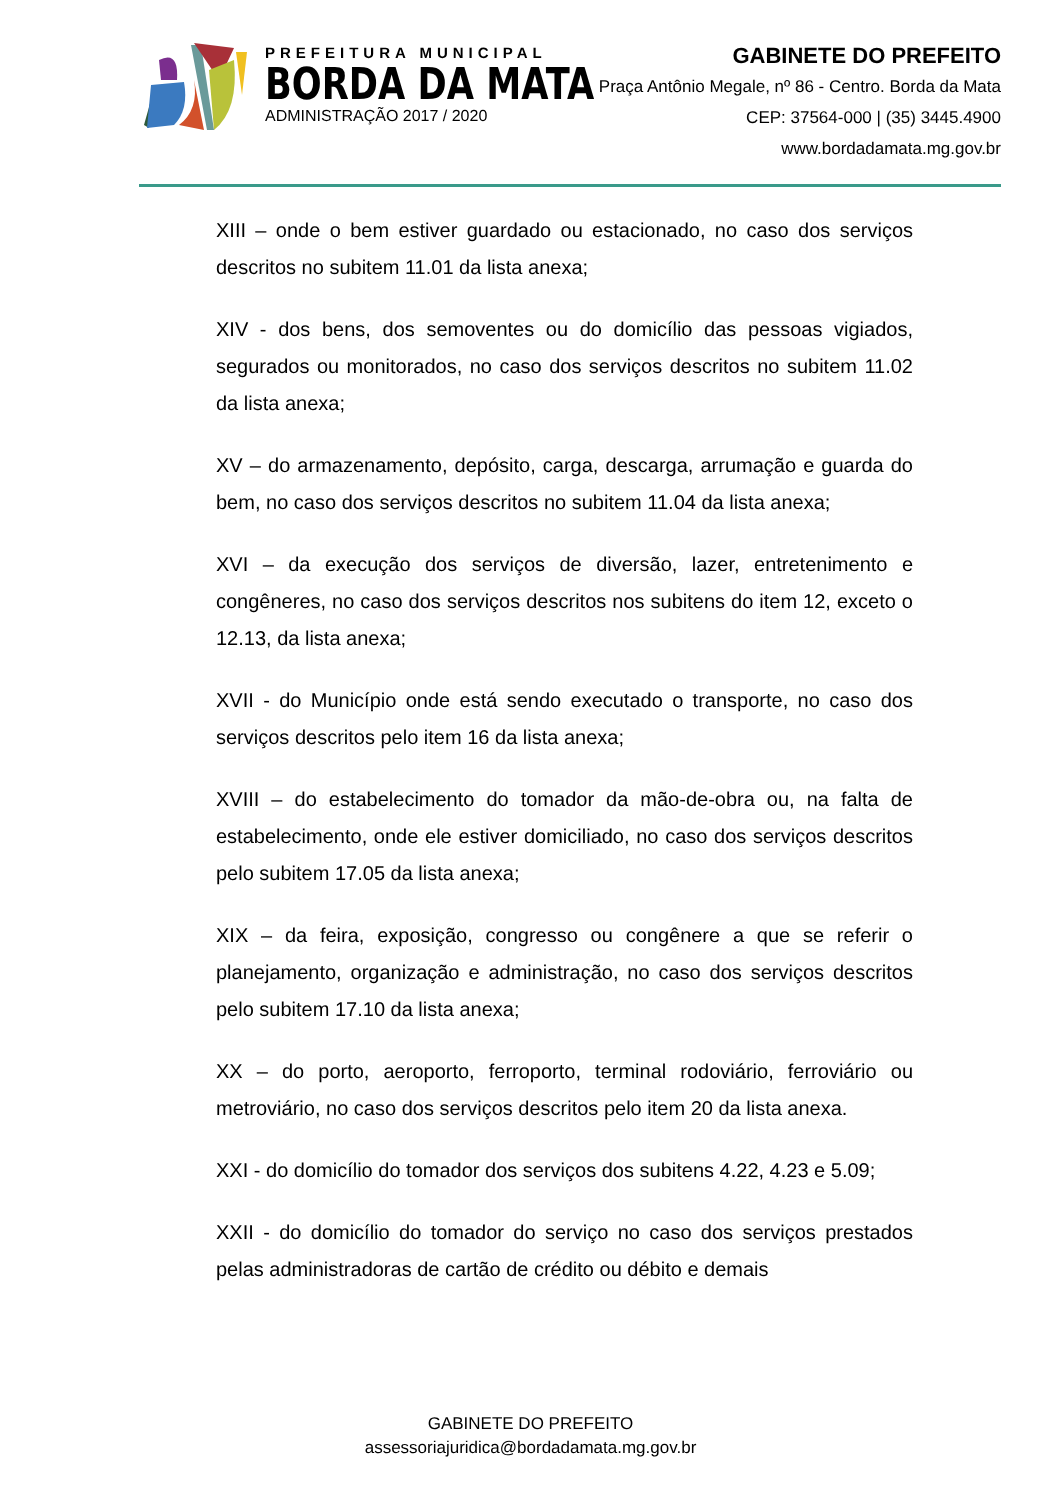PREFEITURA MUNICIPAL
BORDA DA MATA
ADMINISTRAÇÃO 2017 / 2020
GABINETE DO PREFEITO
Praça Antônio Megale, nº 86 - Centro. Borda da Mata
CEP: 37564-000 | (35) 3445.4900
www.bordadamata.mg.gov.br
XIII – onde o bem estiver guardado ou estacionado, no caso dos serviços descritos no subitem 11.01 da lista anexa;
XIV - dos bens, dos semoventes ou do domicílio das pessoas vigiados, segurados ou monitorados, no caso dos serviços descritos no subitem 11.02 da lista anexa;
XV – do armazenamento, depósito, carga, descarga, arrumação e guarda do bem, no caso dos serviços descritos no subitem 11.04 da lista anexa;
XVI – da execução dos serviços de diversão, lazer, entretenimento e congêneres, no caso dos serviços descritos nos subitens do item 12, exceto o 12.13, da lista anexa;
XVII - do Município onde está sendo executado o transporte, no caso dos serviços descritos pelo item 16 da lista anexa;
XVIII – do estabelecimento do tomador da mão-de-obra ou, na falta de estabelecimento, onde ele estiver domiciliado, no caso dos serviços descritos pelo subitem 17.05 da lista anexa;
XIX – da feira, exposição, congresso ou congênere a que se referir o planejamento, organização e administração, no caso dos serviços descritos pelo subitem 17.10 da lista anexa;
XX – do porto, aeroporto, ferroporto, terminal rodoviário, ferroviário ou metroviário, no caso dos serviços descritos pelo item 20 da lista anexa.
XXI - do domicílio do tomador dos serviços dos subitens 4.22, 4.23 e 5.09;
XXII - do domicílio do tomador do serviço no caso dos serviços prestados pelas administradoras de cartão de crédito ou débito e demais
GABINETE DO PREFEITO
assessoriajuridica@bordadamata.mg.gov.br